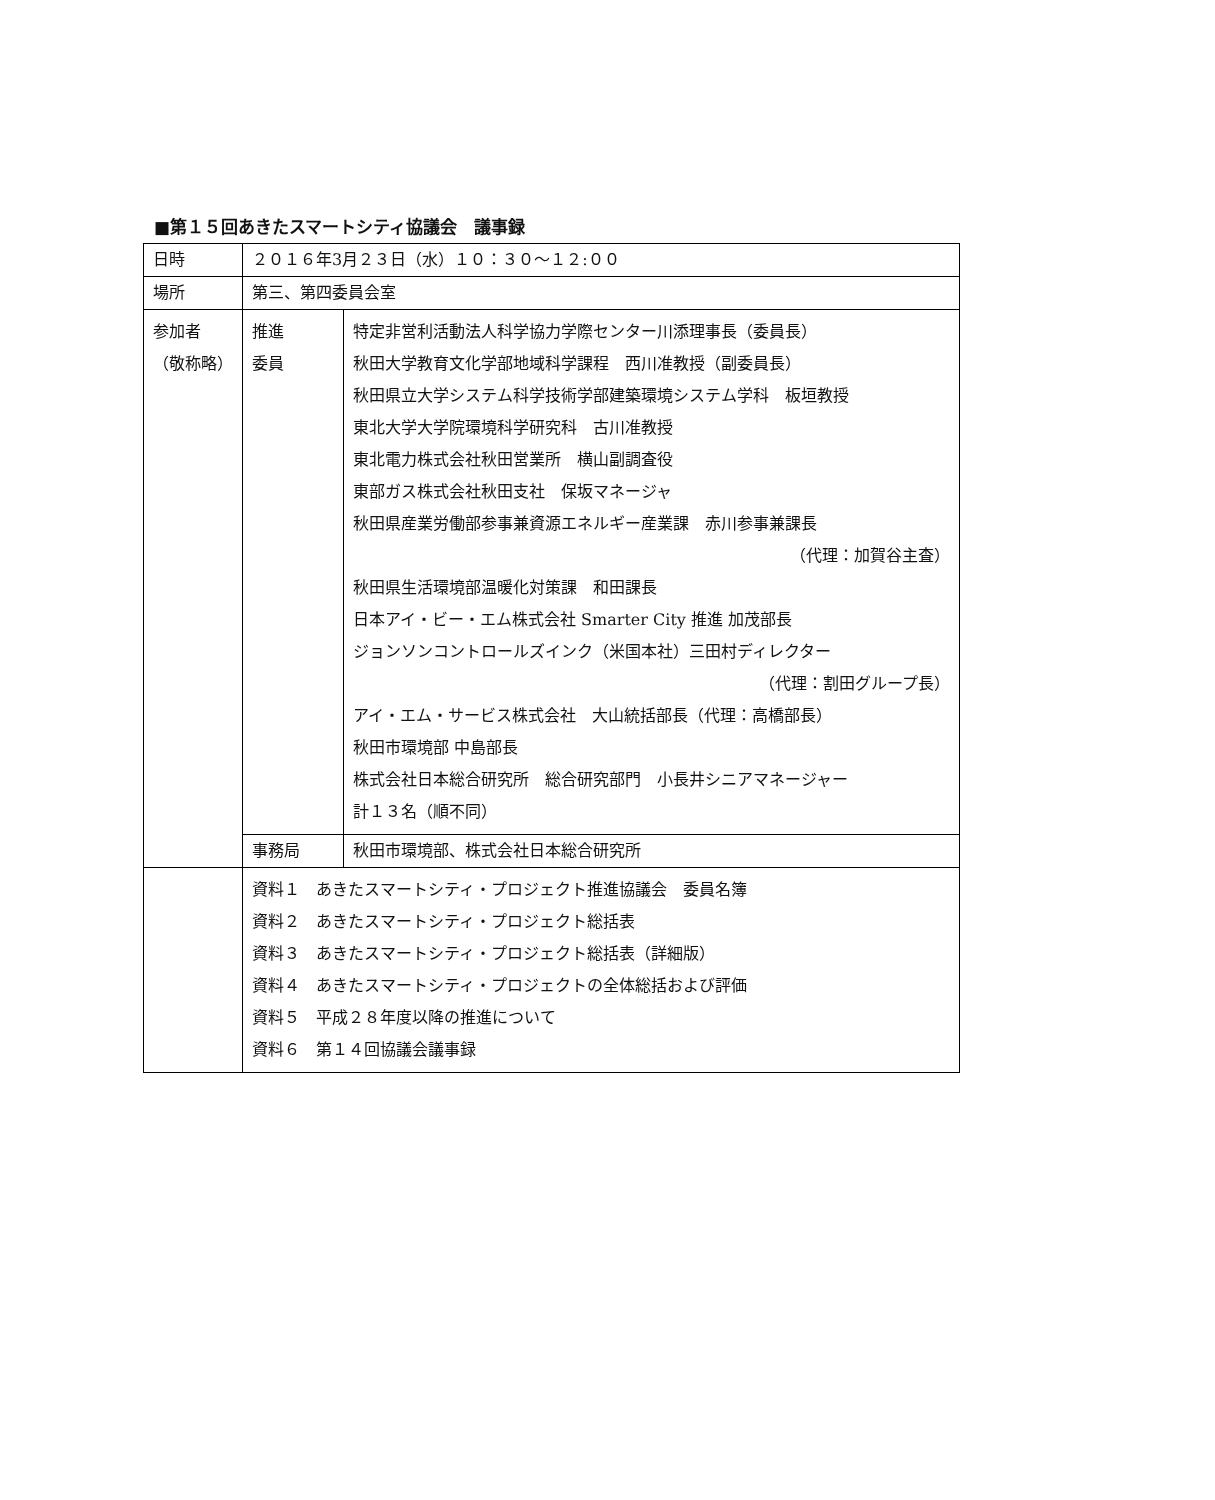■第１５回あきたスマートシティ協議会　議事録
| 日時 | ２０１６年3月２３日（水）１０：３０～１２:００ | |
| 場所 | 第三、第四委員会室 | |
| 参加者 （敬称略） | 推進 委員 | 特定非営利活動法人科学協力学際センター川添理事長（委員長） 秋田大学教育文化学部地域科学課程 西川准教授（副委員長） 秋田県立大学システム科学技術学部建築環境システム学科 板垣教授 東北大学大学院環境科学研究科 古川准教授 東北電力株式会社秋田営業所 横山副調査役 東部ガス株式会社秋田支社 保坂マネージャ 秋田県産業労働部参事兼資源エネルギー産業課 赤川参事兼課長 （代理：加賀谷主査） 秋田県生活環境部温暖化対策課 和田課長 日本アイ・ビー・エム株式会社 Smarter City 推進 加茂部長 ジョンソンコントロールズインク（米国本社）三田村ディレクター （代理：割田グループ長） アイ・エム・サービス株式会社 大山統括部長（代理：高橋部長） 秋田市環境部 中島部長 株式会社日本総合研究所 総合研究部門 小長井シニアマネージャー 計１３名（順不同） |
| | 事務局 | 秋田市環境部、株式会社日本総合研究所 |
| | 資料１ あきたスマートシティ・プロジェクト推進協議会 委員名簿 資料２ あきたスマートシティ・プロジェクト総括表 資料３ あきたスマートシティ・プロジェクト総括表（詳細版） 資料４ あきたスマートシティ・プロジェクトの全体総括および評価 資料５ 平成２８年度以降の推進について 資料６ 第１４回協議会議事録 | |